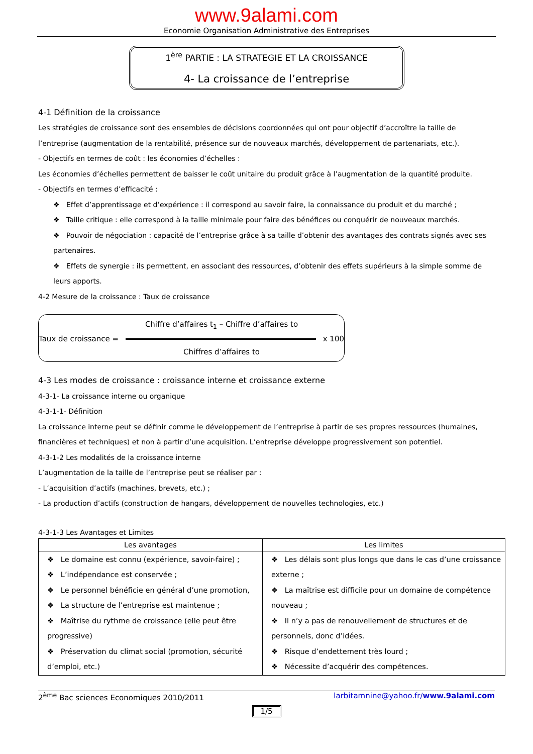www.9alami.com
Economie Organisation Administrative des Entreprises
1<sup>ère</sup> PARTIE : LA STRATEGIE ET LA CROISSANCE
4- La croissance de l’entreprise
4-1 Définition de la croissance
Les stratégies de croissance sont des ensembles de décisions coordonnées qui ont pour objectif d’accroître la taille de l’entreprise (augmentation de la rentabilité, présence sur de nouveaux marchés, développement de partenariats, etc.).
- Objectifs en termes de coût : les économies d’échelles :
Les économies d’échelles permettent de baisser le coût unitaire du produit grâce à l’augmentation de la quantité produite.
- Objectifs en termes d’efficacité :
❖ Effet d’apprentissage et d’expérience : il correspond au savoir faire, la connaissance du produit et du marché ;
❖ Taille critique : elle correspond à la taille minimale pour faire des bénéfices ou conquérir de nouveaux marchés.
❖ Pouvoir de négociation : capacité de l’entreprise grâce à sa taille d’obtenir des avantages des contrats signés avec ses partenaires.
❖ Effets de synergie : ils permettent, en associant des ressources, d’obtenir des effets supérieurs à la simple somme de leurs apports.
4-2 Mesure de la croissance : Taux de croissance
Chiffre d’affaires t<sub>1</sub> – Chiffre d’affaires to
Taux de croissance = x 100
Chiffres d’affaires to
4-3 Les modes de croissance : croissance interne et croissance externe
4-3-1- La croissance interne ou organique
4-3-1-1- Définition
La croissance interne peut se définir comme le développement de l’entreprise à partir de ses propres ressources (humaines, financières et techniques) et non à partir d’une acquisition. L’entreprise développe progressivement son potentiel.
4-3-1-2 Les modalités de la croissance interne
L’augmentation de la taille de l’entreprise peut se réaliser par :
- L’acquisition d’actifs (machines, brevets, etc.) ;
- La production d’actifs (construction de hangars, développement de nouvelles technologies, etc.)
4-3-1-3 Les Avantages et Limites
| Les avantages | Les limites |
| --- | --- |
| ❖ Le domaine est connu (expérience, savoir-faire) ; ❖ L’indépendance est conservée ; ❖ Le personnel bénéficie en général d’une promotion, ❖ La structure de l’entreprise est maintenue ; ❖ Maîtrise du rythme de croissance (elle peut être progressive) ❖ Préservation du climat social (promotion, sécurité d’emploi, etc.) | ❖ Les délais sont plus longs que dans le cas d’une croissance externe ; ❖ La maîtrise est difficile pour un domaine de compétence nouveau ; ❖ Il n’y a pas de renouvellement de structures et de personnels, donc d’idées. ❖ Risque d’endettement très lourd ; ❖ Nécessite d’acquérir des compétences. |
2<sup>ème</sup> Bac sciences Economiques 2010/2011 larbitamnine@yahoo.fr/www.9alami.com
1/5